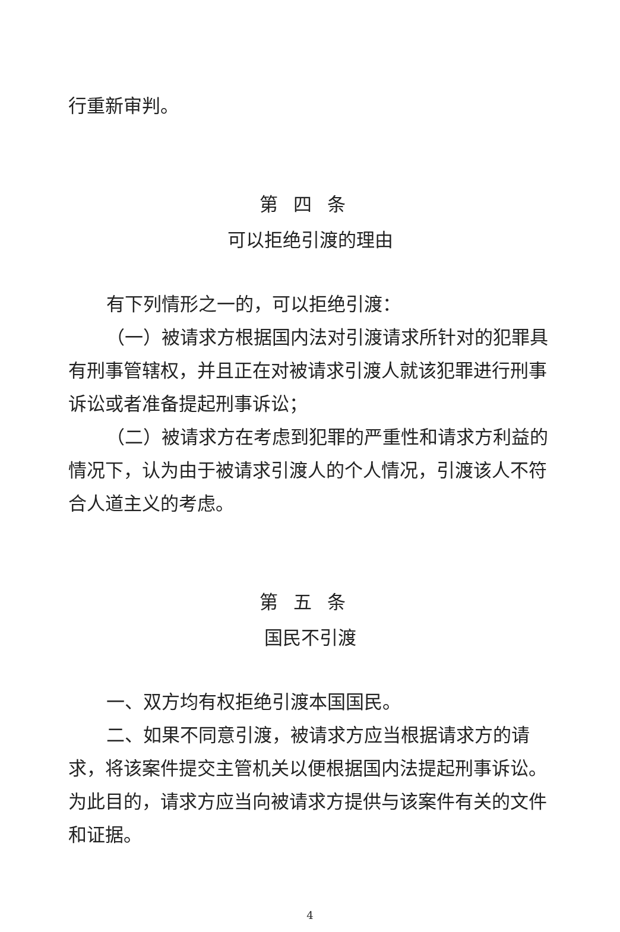行重新审判。
第四条
可以拒绝引渡的理由
有下列情形之一的，可以拒绝引渡：
（一）被请求方根据国内法对引渡请求所针对的犯罪具有刑事管辖权，并且正在对被请求引渡人就该犯罪进行刑事诉讼或者准备提起刑事诉讼；
（二）被请求方在考虑到犯罪的严重性和请求方利益的情况下，认为由于被请求引渡人的个人情况，引渡该人不符合人道主义的考虑。
第五条
国民不引渡
一、双方均有权拒绝引渡本国国民。
二、如果不同意引渡，被请求方应当根据请求方的请求，将该案件提交主管机关以便根据国内法提起刑事诉讼。为此目的，请求方应当向被请求方提供与该案件有关的文件和证据。
4